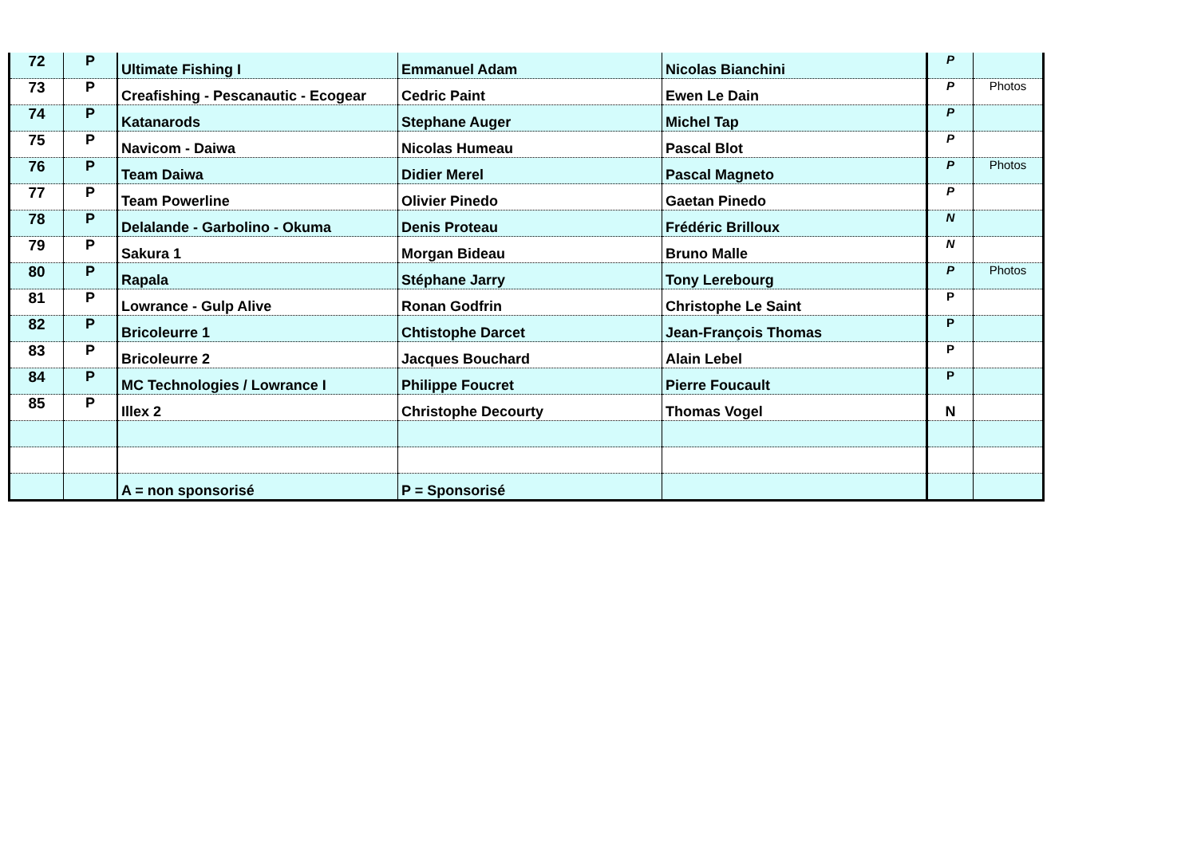| 72 | P | Ultimate Fishing I | Emmanuel Adam | Nicolas Bianchini | P | |
| 73 | P | Creafishing - Pescanautic - Ecogear | Cedric Paint | Ewen Le Dain | P | Photos |
| 74 | P | Katanarods | Stephane Auger | Michel Tap | P | |
| 75 | P | Navicom - Daiwa | Nicolas Humeau | Pascal Blot | P | |
| 76 | P | Team Daiwa | Didier Merel | Pascal Magneto | P | Photos |
| 77 | P | Team Powerline | Olivier Pinedo | Gaetan Pinedo | P | |
| 78 | P | Delalande - Garbolino - Okuma | Denis Proteau | Frédéric Brilloux | N | |
| 79 | P | Sakura 1 | Morgan Bideau | Bruno Malle | N | |
| 80 | P | Rapala | Stéphane Jarry | Tony Lerebourg | P | Photos |
| 81 | P | Lowrance - Gulp Alive | Ronan Godfrin | Christophe Le Saint | P | |
| 82 | P | Bricoleurre 1 | Chtistophe Darcet | Jean-François Thomas | P | |
| 83 | P | Bricoleurre 2 | Jacques Bouchard | Alain Lebel | P | |
| 84 | P | MC Technologies / Lowrance I | Philippe Foucret | Pierre Foucault | P | |
| 85 | P | Illex 2 | Christophe Decourty | Thomas Vogel | N | |
| | | A = non sponsorisé | P = Sponsorisé | | | |